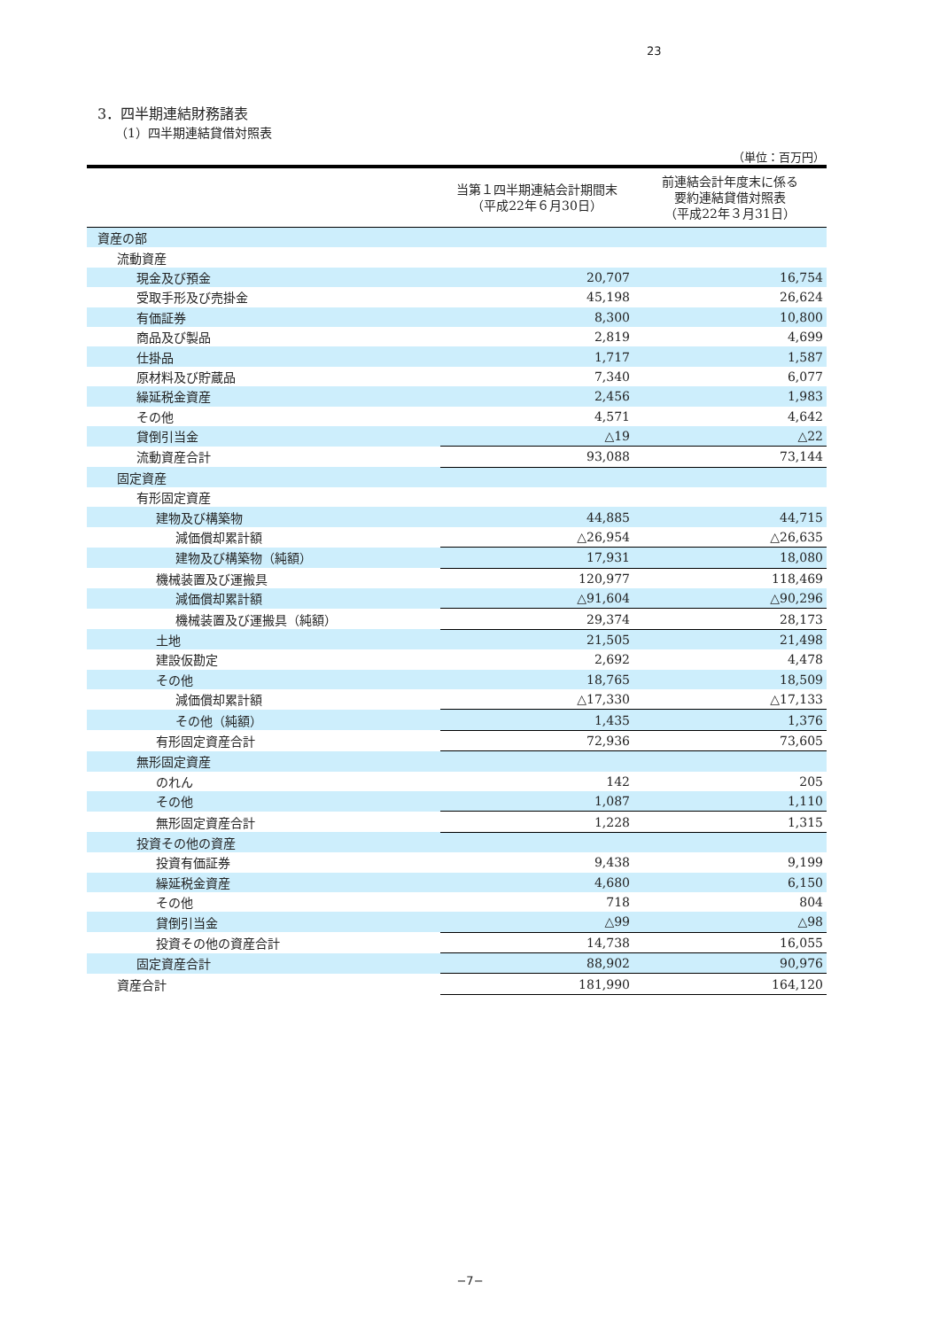23
3．四半期連結財務諸表
（1）四半期連結貸借対照表
（単位：百万円）
| | 当第１四半期連結会計期間末 （平成22年６月30日） | 前連結会計年度末に係る 要約連結貸借対照表 （平成22年３月31日） |
| --- | --- | --- |
| 資産の部 | | |
| 流動資産 | | |
| 現金及び預金 | 20,707 | 16,754 |
| 受取手形及び売掛金 | 45,198 | 26,624 |
| 有価証券 | 8,300 | 10,800 |
| 商品及び製品 | 2,819 | 4,699 |
| 仕掛品 | 1,717 | 1,587 |
| 原材料及び貯蔵品 | 7,340 | 6,077 |
| 繰延税金資産 | 2,456 | 1,983 |
| その他 | 4,571 | 4,642 |
| 貸倒引当金 | △19 | △22 |
| 流動資産合計 | 93,088 | 73,144 |
| 固定資産 | | |
| 有形固定資産 | | |
| 建物及び構築物 | 44,885 | 44,715 |
| 減価償却累計額 | △26,954 | △26,635 |
| 建物及び構築物（純額） | 17,931 | 18,080 |
| 機械装置及び運搬具 | 120,977 | 118,469 |
| 減価償却累計額 | △91,604 | △90,296 |
| 機械装置及び運搬具（純額） | 29,374 | 28,173 |
| 土地 | 21,505 | 21,498 |
| 建設仮勘定 | 2,692 | 4,478 |
| その他 | 18,765 | 18,509 |
| 減価償却累計額 | △17,330 | △17,133 |
| その他（純額） | 1,435 | 1,376 |
| 有形固定資産合計 | 72,936 | 73,605 |
| 無形固定資産 | | |
| のれん | 142 | 205 |
| その他 | 1,087 | 1,110 |
| 無形固定資産合計 | 1,228 | 1,315 |
| 投資その他の資産 | | |
| 投資有価証券 | 9,438 | 9,199 |
| 繰延税金資産 | 4,680 | 6,150 |
| その他 | 718 | 804 |
| 貸倒引当金 | △99 | △98 |
| 投資その他の資産合計 | 14,738 | 16,055 |
| 固定資産合計 | 88,902 | 90,976 |
| 資産合計 | 181,990 | 164,120 |
−7−